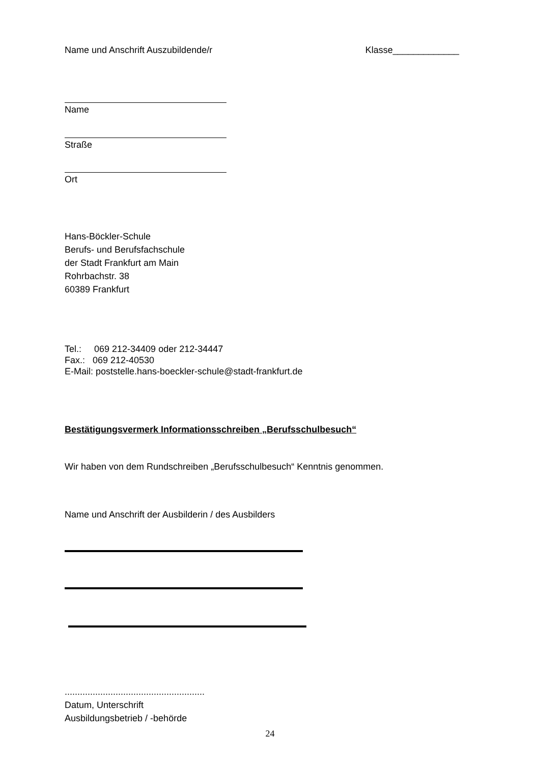Name und Anschrift Auszubildende/r Klasse_____________
Name
Straße
Ort
Hans-Böckler-Schule
Berufs- und Berufsfachschule
der Stadt Frankfurt am Main
Rohrbachstr. 38
60389 Frankfurt
Tel.: 069 212-34409 oder 212-34447
Fax.: 069 212-40530
E-Mail: poststelle.hans-boeckler-schule@stadt-frankfurt.de
Bestätigungsvermerk Informationsschreiben „Berufsschulbesuch“
Wir haben von dem Rundschreiben „Berufsschulbesuch“ Kenntnis genommen.
Name und Anschrift der Ausbilderin / des Ausbilders
.......................................................
Datum, Unterschrift
Ausbildungsbetrieb / -behörde
24